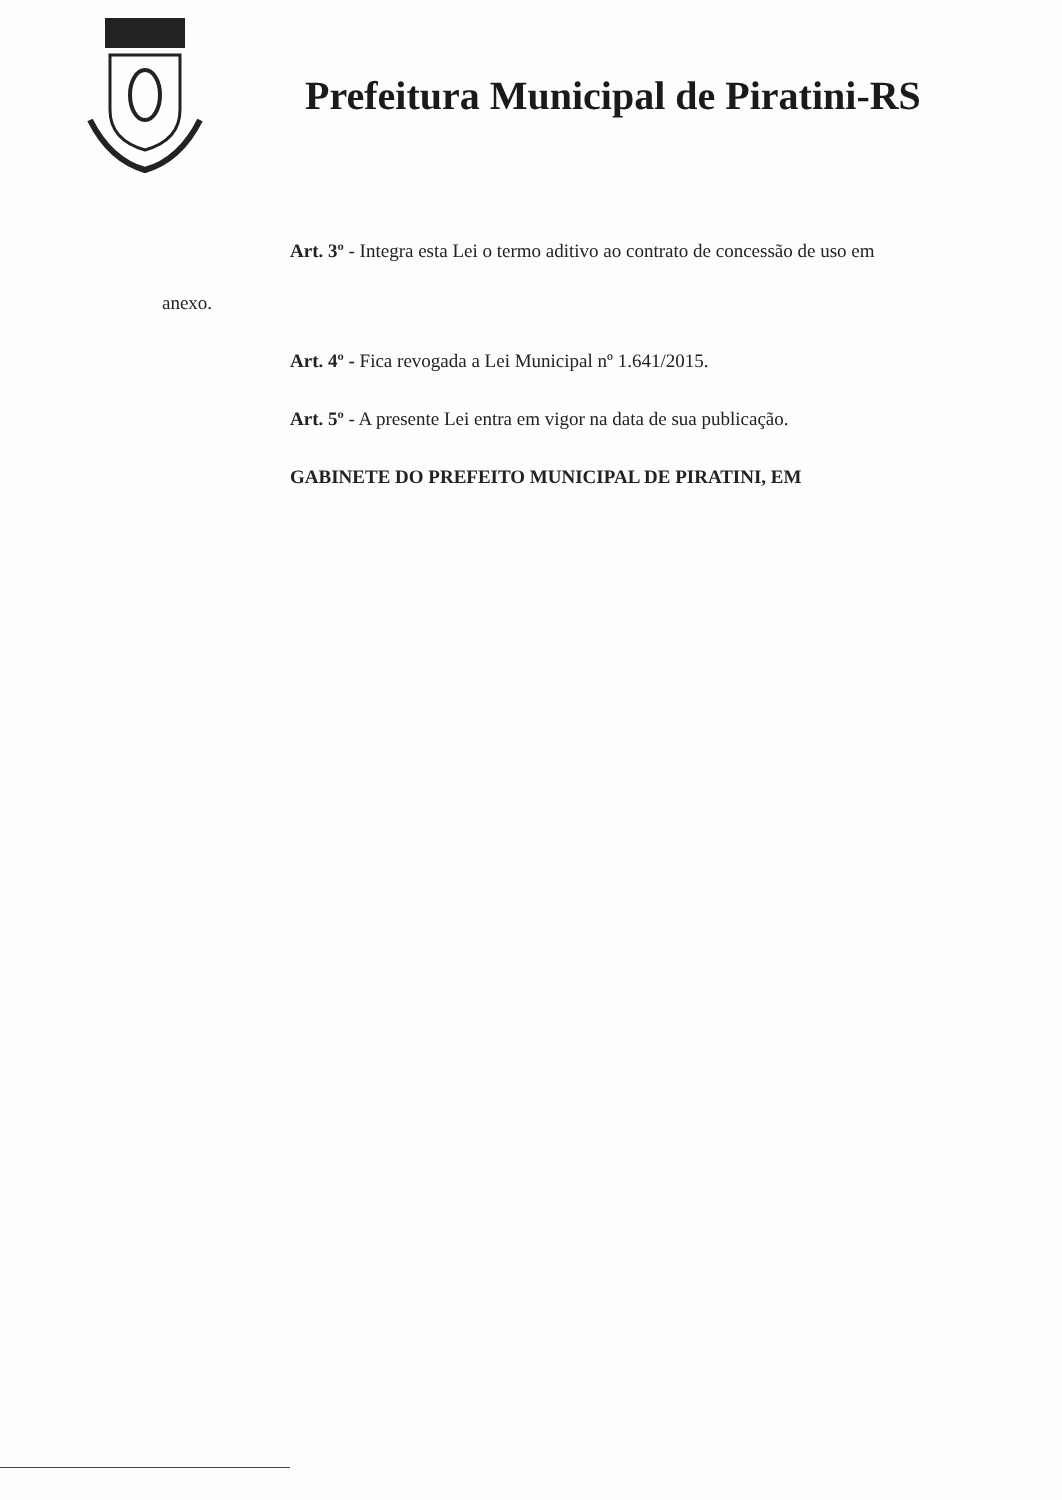Prefeitura Municipal de Piratini-RS
Art. 3º - Integra esta Lei o termo aditivo ao contrato de concessão de uso em
anexo.
Art. 4º - Fica revogada a Lei Municipal nº 1.641/2015.
Art. 5º - A presente Lei entra em vigor na data de sua publicação.
GABINETE DO PREFEITO MUNICIPAL DE PIRATINI, EM